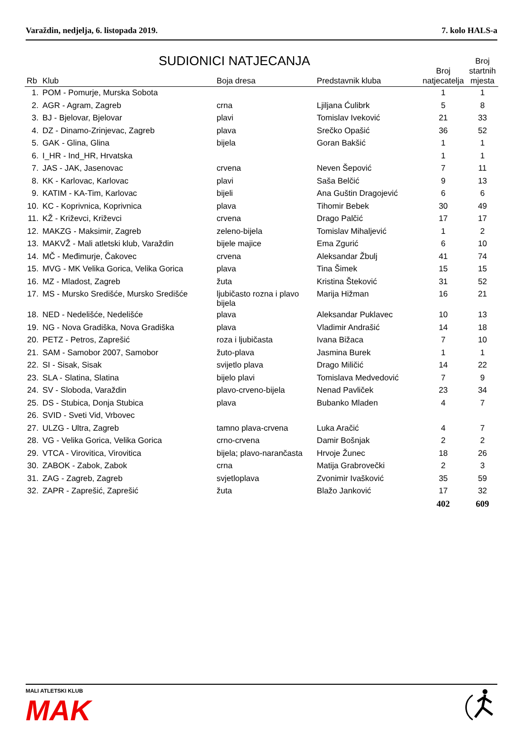Varaždin, nedjelja, 6. listopada 2019. 7. kolo HALS-a
SUDIONICI NATJECANJA
| Rb | Klub | Boja dresa | Predstavnik kluba | Broj natjecatelja | Broj startnih mjesta |
| --- | --- | --- | --- | --- | --- |
| 1. | POM - Pomurje, Murska Sobota | | | 1 | 1 |
| 2. | AGR - Agram, Zagreb | crna | Ljiljana Ćulibrk | 5 | 8 |
| 3. | BJ - Bjelovar, Bjelovar | plavi | Tomislav Iveković | 21 | 33 |
| 4. | DZ - Dinamo-Zrinjevac, Zagreb | plava | Srečko Opašić | 36 | 52 |
| 5. | GAK - Glina, Glina | bijela | Goran Bakšić | 1 | 1 |
| 6. | I_HR - Ind_HR, Hrvatska | | | 1 | 1 |
| 7. | JAS - JAK, Jasenovac | crvena | Neven Šepović | 7 | 11 |
| 8. | KK - Karlovac, Karlovac | plavi | Saša Belčić | 9 | 13 |
| 9. | KATIM - KA-Tim, Karlovac | bijeli | Ana Guštin Dragojević | 6 | 6 |
| 10. | KC - Koprivnica, Koprivnica | plava | Tihomir Bebek | 30 | 49 |
| 11. | KŽ - Križevci, Križevci | crvena | Drago Palčić | 17 | 17 |
| 12. | MAKZG - Maksimir, Zagreb | zeleno-bijela | Tomislav Mihaljević | 1 | 2 |
| 13. | MAKVŽ - Mali atletski klub, Varaždin | bijele majice | Ema Zgurić | 6 | 10 |
| 14. | MČ - Međimurje, Čakovec | crvena | Aleksandar Žbulj | 41 | 74 |
| 15. | MVG - MK Velika Gorica, Velika Gorica | plava | Tina Šimek | 15 | 15 |
| 16. | MZ - Mladost, Zagreb | žuta | Kristina Šteković | 31 | 52 |
| 17. | MS - Mursko Središće, Mursko Središće | ljubičasto rozna i plavo bijela | Marija Hižman | 16 | 21 |
| 18. | NED - Nedelišće, Nedelišće | plava | Aleksandar Puklavec | 10 | 13 |
| 19. | NG - Nova Gradiška, Nova Gradiška | plava | Vladimir Andrašić | 14 | 18 |
| 20. | PETZ - Petros, Zaprešić | roza i ljubičasta | Ivana Bižaca | 7 | 10 |
| 21. | SAM - Samobor 2007, Samobor | žuto-plava | Jasmina Burek | 1 | 1 |
| 22. | SI - Sisak, Sisak | svijetlo plava | Drago Miličić | 14 | 22 |
| 23. | SLA - Slatina, Slatina | bijelo plavi | Tomislava Medvedović | 7 | 9 |
| 24. | SV - Sloboda, Varaždin | plavo-crveno-bijela | Nenad Pavliček | 23 | 34 |
| 25. | DS - Stubica, Donja Stubica | plava | Bubanko Mladen | 4 | 7 |
| 26. | SVID - Sveti Vid, Vrbovec | | | | |
| 27. | ULZG - Ultra, Zagreb | tamno plava-crvena | Luka Aračić | 4 | 7 |
| 28. | VG - Velika Gorica, Velika Gorica | crno-crvena | Damir Bošnjak | 2 | 2 |
| 29. | VTCA - Virovitica, Virovitica | bijela; plavo-narančasta | Hrvoje Žunec | 18 | 26 |
| 30. | ZABOK - Zabok, Zabok | crna | Matija Grabrovečki | 2 | 3 |
| 31. | ZAG - Zagreb, Zagreb | svjetloplava | Zvonimir Ivašković | 35 | 59 |
| 32. | ZAPR - Zaprešić, Zaprešić | žuta | Blažo Janković | 17 | 32 |
| | | | | 402 | 609 |
MALI ATLETSKI KLUB
MAK